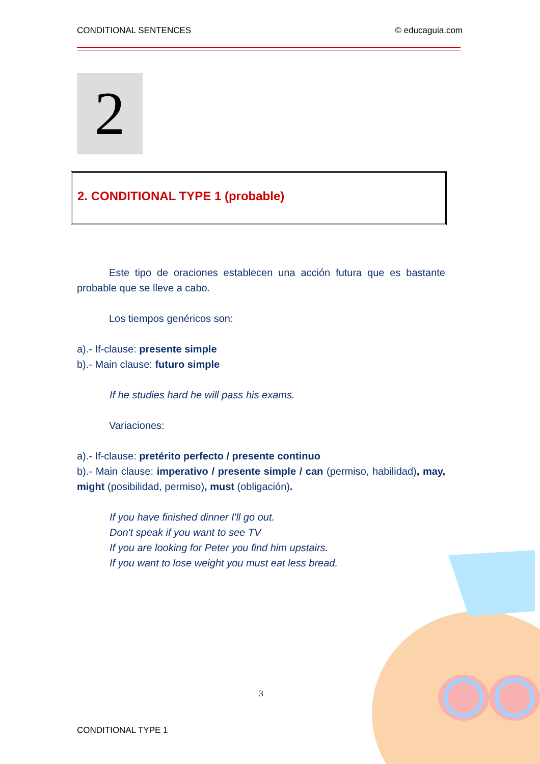CONDITIONAL SENTENCES © educaguia.com
2
2. CONDITIONAL TYPE 1 (probable)
Este tipo de oraciones establecen una acción futura que es bastante probable que se lleve a cabo.
Los tiempos genéricos son:
a).- If-clause: presente simple
b).- Main clause: futuro simple
If he studies hard he will pass his exams.
Variaciones:
a).- If-clause: pretérito perfecto / presente continuo
b).- Main clause: imperativo / presente simple / can (permiso, habilidad), may, might (posibilidad, permiso), must (obligación).
If you have finished dinner I'll go out.
Don't speak if you want to see TV
If you are looking for Peter you find him upstairs.
If you want to lose weight you must eat less bread.
3
CONDITIONAL TYPE 1